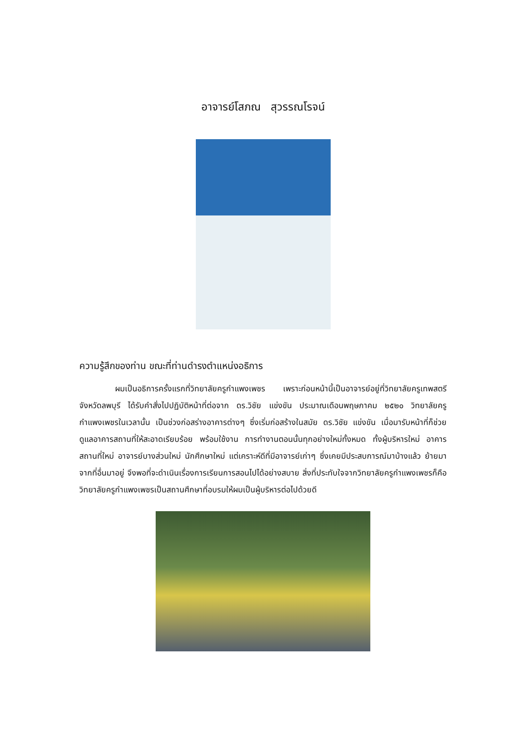อาจารย์โสภณ สุวรรณโรจน์
ความรู้สึกของท่าน ขณะที่ท่านดำรงตำแหน่งอธิการ
ผมเป็นอธิการครั้งแรกที่วิทยาลัยครูกำแพงเพชร เพราะก่อนหน้านี้เป็นอาจารย์อยู่ที่วิทยาลัยครูเทพสตรี จังหวัดลพบุรี ได้รับคำสั่งไปปฏิบัติหน้าที่ต่อจาก ดร.วิชัย แข่งขัน ประมาณเดือนพฤษภาคม ๒๕๒๐ วิทยาลัยครูกำแพงเพชรในเวลานั้น เป็นช่วงก่อสร่างอาคารต่างๆ ซึ่งเริ่มก่อสร้างในสมัย ดร.วิชัย แข่งขัน เมื่อมารับหน้าที่ก็ช่วยดูแลอาคารสถานที่ให้สะอาดเรียบร้อย พร้อมใช้งาน การทำงานตอนนั้นทุกอย่างใหม่ทั้งหมด ทั้งผู้บริหารใหม่ อาคารสถานที่ใหม่ อาจารย์บางส่วนใหม่ นักศึกษาใหม่ แต่เคราะห์ดีที่มีอาจารย์เก่าๆ ซึ่งเคยมีประสบการณ์มาบ้างแล้ว ย้ายมาจากที่อื่นมาอยู่ จึงพอที่จะดำเนินเรื่องการเรียนการสอนไปได้อย่างสบาย สิ่งที่ประทับใจจากวิทยาลัยครูกำแพงเพชรก็คือ วิทยาลัยครูกำแพงเพชรเป็นสถานศึกษาที่อบรมให้ผมเป็นผู้บริหารต่อไปด้วยดี